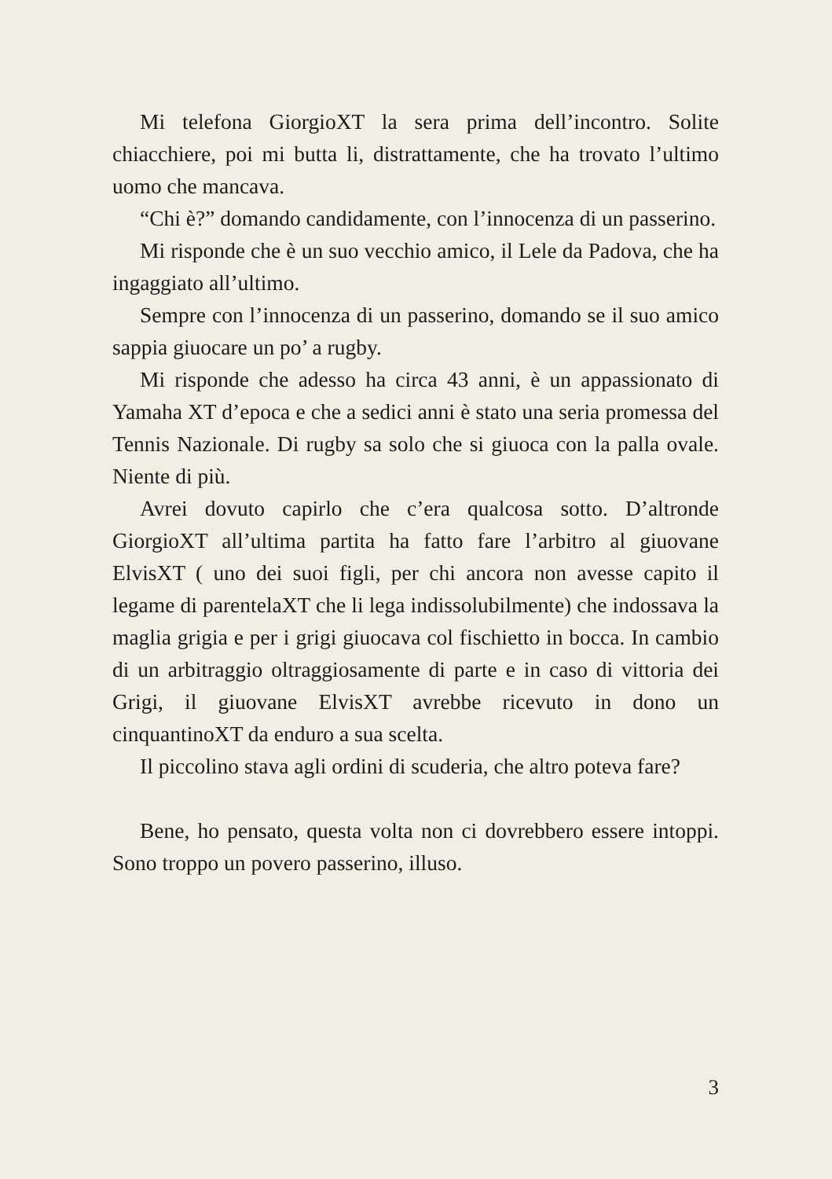Mi telefona GiorgioXT la sera prima dell’incontro. Solite chiacchiere, poi mi butta li, distrattamente, che ha trovato l’ultimo uomo che mancava.
“Chi è?” domando candidamente, con l’innocenza di un passerino.
Mi risponde che è un suo vecchio amico, il Lele da Padova, che ha ingaggiato all’ultimo.
Sempre con l’innocenza di un passerino, domando se il suo amico sappia giuocare un po’ a rugby.
Mi risponde che adesso ha circa 43 anni, è un appassionato di Yamaha XT d’epoca e che a sedici anni è stato una seria promessa del Tennis Nazionale. Di rugby sa solo che si giuoca con la palla ovale. Niente di più.
Avrei dovuto capirlo che c’era qualcosa sotto. D’altronde GiorgioXT all’ultima partita ha fatto fare l’arbitro al giuovane ElvisXT ( uno dei suoi figli, per chi ancora non avesse capito il legame di parentelaXT che li lega indissolubilmente) che indossava la maglia grigia e per i grigi giuocava col fischietto in bocca. In cambio di un arbitraggio oltraggiosamente di parte e in caso di vittoria dei Grigi, il giuovane ElvisXT avrebbe ricevuto in dono un cinquantinoXT da enduro a sua scelta.
Il piccolino stava agli ordini di scuderia, che altro poteva fare?
Bene, ho pensato, questa volta non ci dovrebbero essere intoppi. Sono troppo un povero passerino, illuso.
3